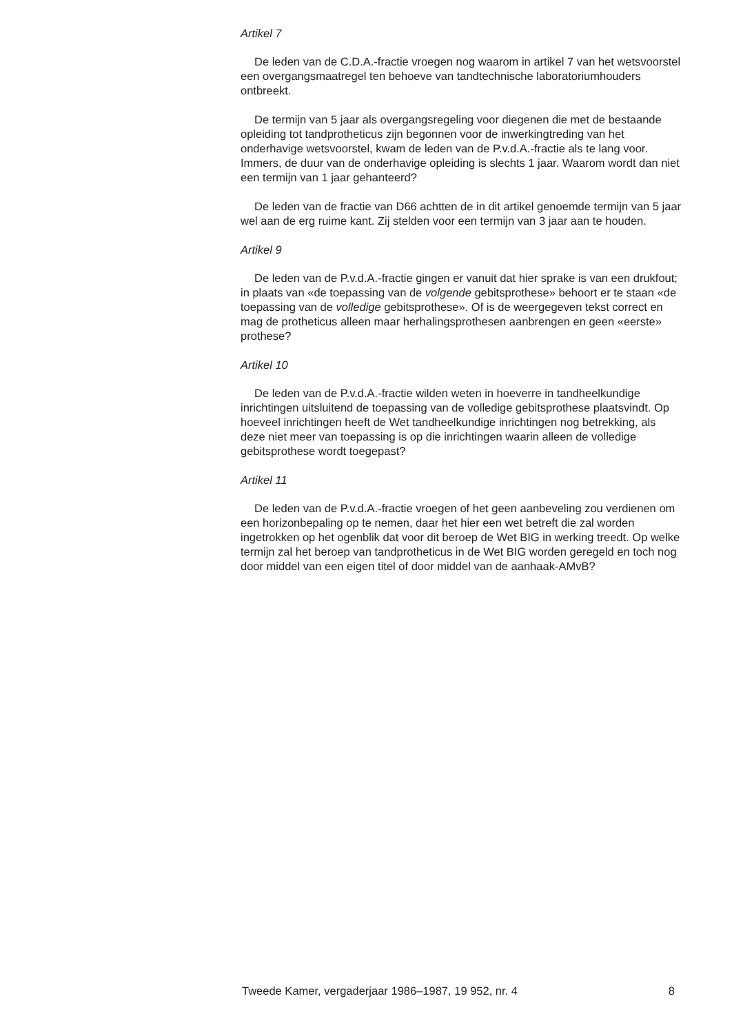Artikel 7
De leden van de C.D.A.-fractie vroegen nog waarom in artikel 7 van het wetsvoorstel een overgangsmaatregel ten behoeve van tandtechnische laboratoriumhouders ontbreekt.
De termijn van 5 jaar als overgangsregeling voor diegenen die met de bestaande opleiding tot tandprotheticus zijn begonnen voor de inwerkingtreding van het onderhavige wetsvoorstel, kwam de leden van de P.v.d.A.-fractie als te lang voor. Immers, de duur van de onderhavige opleiding is slechts 1 jaar. Waarom wordt dan niet een termijn van 1 jaar gehanteerd?
De leden van de fractie van D66 achtten de in dit artikel genoemde termijn van 5 jaar wel aan de erg ruime kant. Zij stelden voor een termijn van 3 jaar aan te houden.
Artikel 9
De leden van de P.v.d.A.-fractie gingen er vanuit dat hier sprake is van een drukfout; in plaats van «de toepassing van de volgende gebitsprothese» behoort er te staan «de toepassing van de volledige gebitsprothese». Of is de weergegeven tekst correct en mag de protheticus alleen maar herhalingsprothesen aanbrengen en geen «eerste» prothese?
Artikel 10
De leden van de P.v.d.A.-fractie wilden weten in hoeverre in tandheelkundige inrichtingen uitsluitend de toepassing van de volledige gebitsprothese plaatsvindt. Op hoeveel inrichtingen heeft de Wet tandheelkundige inrichtingen nog betrekking, als deze niet meer van toepassing is op die inrichtingen waarin alleen de volledige gebitsprothese wordt toegepast?
Artikel 11
De leden van de P.v.d.A.-fractie vroegen of het geen aanbeveling zou verdienen om een horizonbepaling op te nemen, daar het hier een wet betreft die zal worden ingetrokken op het ogenblik dat voor dit beroep de Wet BIG in werking treedt. Op welke termijn zal het beroep van tandprotheticus in de Wet BIG worden geregeld en toch nog door middel van een eigen titel of door middel van de aanhaak-AMvB?
Tweede Kamer, vergaderjaar 1986–1987, 19 952, nr. 4 8